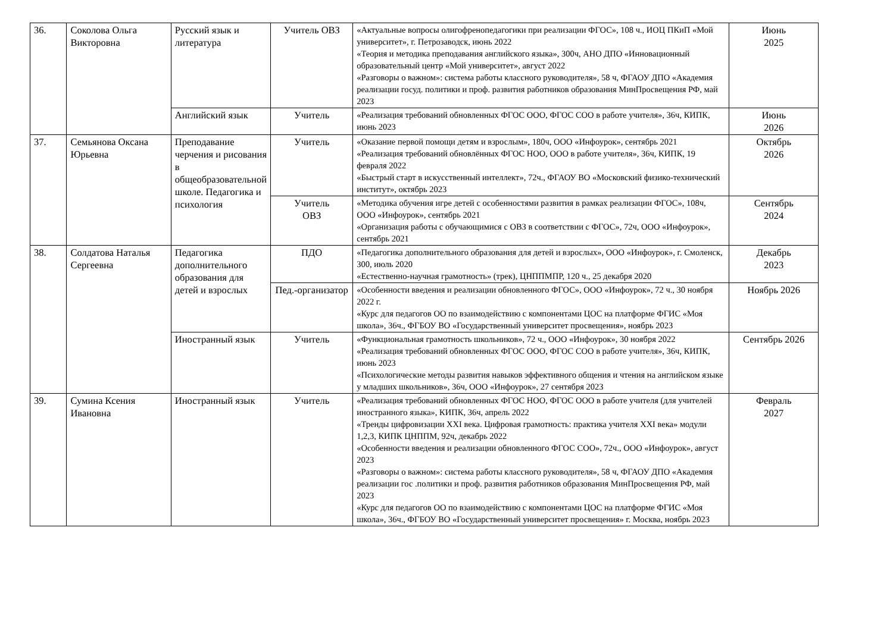| 36. | Соколова Ольга Викторовна | Русский язык и литература | Учитель ОВЗ | «Актуальные вопросы олигофренопедагогики при реализации ФГОС», 108 ч., ИОЦ ПКиП «Мой университет», г. Петрозаводск, июнь 2022 «Теория и методика преподавания английского языка», 300ч, АНО ДПО «Инновационный образовательный центр «Мой университет», август 2022 «Разговоры о важном»: система работы классного руководителя», 58 ч, ФГАОУ ДПО «Академия реализации госуд. политики и проф. развития работников образования МинПросвещения РФ, май 2023 | Июнь 2025 |
| | | Английский язык | Учитель | «Реализация требований обновленных ФГОС ООО, ФГОС СОО в работе учителя», 36ч, КИПК, июнь 2023 | Июнь 2026 |
| 37. | Семьянова Оксана Юрьевна | Преподавание черчения и рисования в общеобразовательной школе. Педагогика и психология | Учитель | «Оказание первой помощи детям и взрослым», 180ч, ООО «Инфоурок», сентябрь 2021 «Реализация требований обновлённых ФГОС НОО, ООО в работе учителя», 36ч, КИПК, 19 февраля 2022 «Быстрый старт в искусственный интеллект», 72ч., ФГАОУ ВО «Московский физико-технический институт», октябрь 2023 | Октябрь 2026 |
| | | | Учитель ОВЗ | «Методика обучения игре детей с особенностями развития в рамках реализации ФГОС», 108ч, ООО «Инфоурок», сентябрь 2021 «Организация работы с обучающимися с ОВЗ в соответствии с ФГОС», 72ч, ООО «Инфоурок», сентябрь 2021 | Сентябрь 2024 |
| 38. | Солдатова Наталья Сергеевна | Педагогика дополнительного образования для детей и взрослых | ПДО | «Педагогика дополнительного образования для детей и взрослых», ООО «Инфоурок», г. Смоленск, 300, июль 2020 «Естественно-научная грамотность» (трек), ЦНППМПР, 120 ч., 25 декабря 2020 | Декабрь 2023 |
| | | | Пед.-организатор | «Особенности введения и реализации обновленного ФГОС», ООО «Инфоурок», 72 ч., 30 ноября 2022 г. «Курс для педагогов ОО по взаимодействию с компонентами ЦОС на платформе ФГИС «Моя школа», 36ч., ФГБОУ ВО «Государственный университет просвещения», ноябрь 2023 | Ноябрь 2026 |
| | | Иностранный язык | Учитель | «Функциональная грамотность школьников», 72 ч., ООО «Инфоурок», 30 ноября 2022 «Реализация требований обновленных ФГОС ООО, ФГОС СОО в работе учителя», 36ч, КИПК, июнь 2023 «Психологические методы развития навыков эффективного общения и чтения на английском языке у младших школьников», 36ч, ООО «Инфоурок», 27 сентября 2023 | Сентябрь 2026 |
| 39. | Сумина Ксения Ивановна | Иностранный язык | Учитель | «Реализация требований обновленных ФГОС НОО, ФГОС ООО в работе учителя (для учителей иностранного языка», КИПК, 36ч, апрель 2022 «Тренды цифровизации XXI века. Цифровая грамотность: практика учителя XXI века» модули 1,2,3, КИПК ЦНППМ, 92ч, декабрь 2022 «Особенности введения и реализации обновленного ФГОС СОО», 72ч., ООО «Инфоурок», август 2023 «Разговоры о важном»: система работы классного руководителя», 58 ч, ФГАОУ ДПО «Академия реализации гос .политики и проф. развития работников образования МинПросвещения РФ, май 2023 «Курс для педагогов ОО по взаимодействию с компонентами ЦОС на платформе ФГИС «Моя школа», 36ч., ФГБОУ ВО «Государственный университет просвещения» г. Москва, ноябрь 2023 | Февраль 2027 |